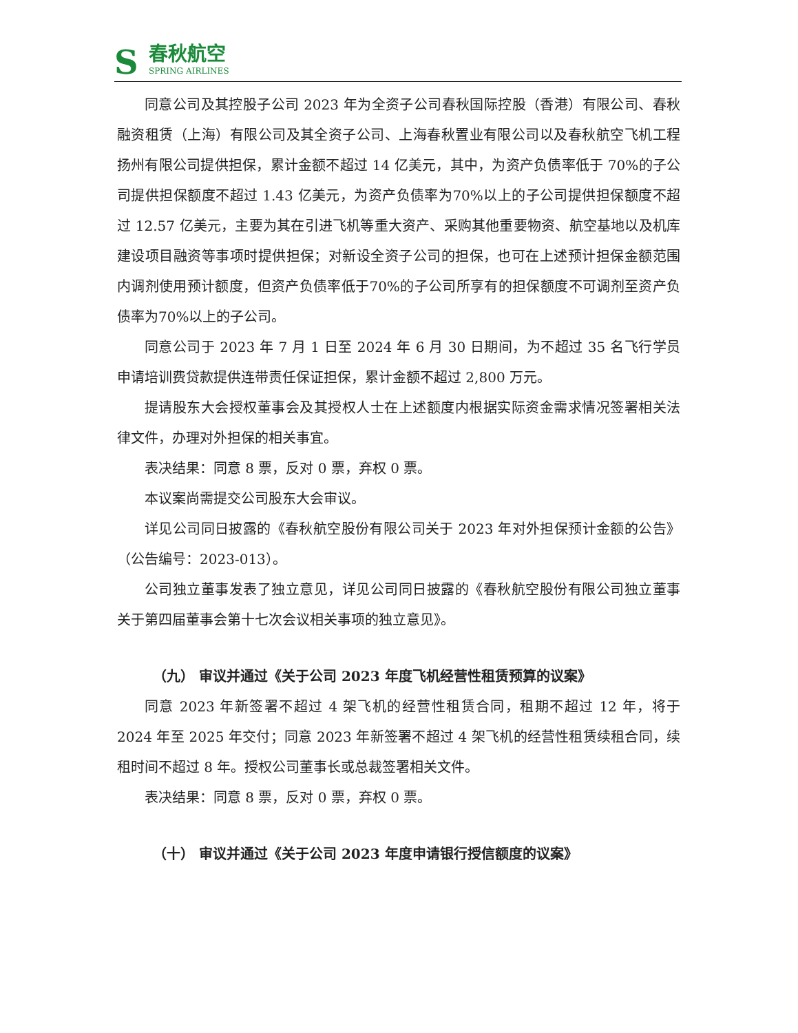S
春秋航空
SPRING AIRLINES
同意公司及其控股子公司 2023 年为全资子公司春秋国际控股（香港）有限公司、春秋融资租赁（上海）有限公司及其全资子公司、上海春秋置业有限公司以及春秋航空飞机工程扬州有限公司提供担保，累计金额不超过 14 亿美元，其中，为资产负债率低于 70%的子公司提供担保额度不超过 1.43 亿美元，为资产负债率为70%以上的子公司提供担保额度不超过 12.57 亿美元，主要为其在引进飞机等重大资产、采购其他重要物资、航空基地以及机库建设项目融资等事项时提供担保；对新设全资子公司的担保，也可在上述预计担保金额范围内调剂使用预计额度，但资产负债率低于70%的子公司所享有的担保额度不可调剂至资产负债率为70%以上的子公司。
同意公司于 2023 年 7 月 1 日至 2024 年 6 月 30 日期间，为不超过 35 名飞行学员申请培训费贷款提供连带责任保证担保，累计金额不超过 2,800 万元。
提请股东大会授权董事会及其授权人士在上述额度内根据实际资金需求情况签署相关法律文件，办理对外担保的相关事宜。
表决结果：同意 8 票，反对 0 票，弃权 0 票。
本议案尚需提交公司股东大会审议。
详见公司同日披露的《春秋航空股份有限公司关于 2023 年对外担保预计金额的公告》（公告编号：2023-013）。
公司独立董事发表了独立意见，详见公司同日披露的《春秋航空股份有限公司独立董事关于第四届董事会第十七次会议相关事项的独立意见》。
（九） 审议并通过《关于公司 2023 年度飞机经营性租赁预算的议案》
同意 2023 年新签署不超过 4 架飞机的经营性租赁合同，租期不超过 12 年，将于 2024 年至 2025 年交付；同意 2023 年新签署不超过 4 架飞机的经营性租赁续租合同，续租时间不超过 8 年。授权公司董事长或总裁签署相关文件。
表决结果：同意 8 票，反对 0 票，弃权 0 票。
（十） 审议并通过《关于公司 2023 年度申请银行授信额度的议案》